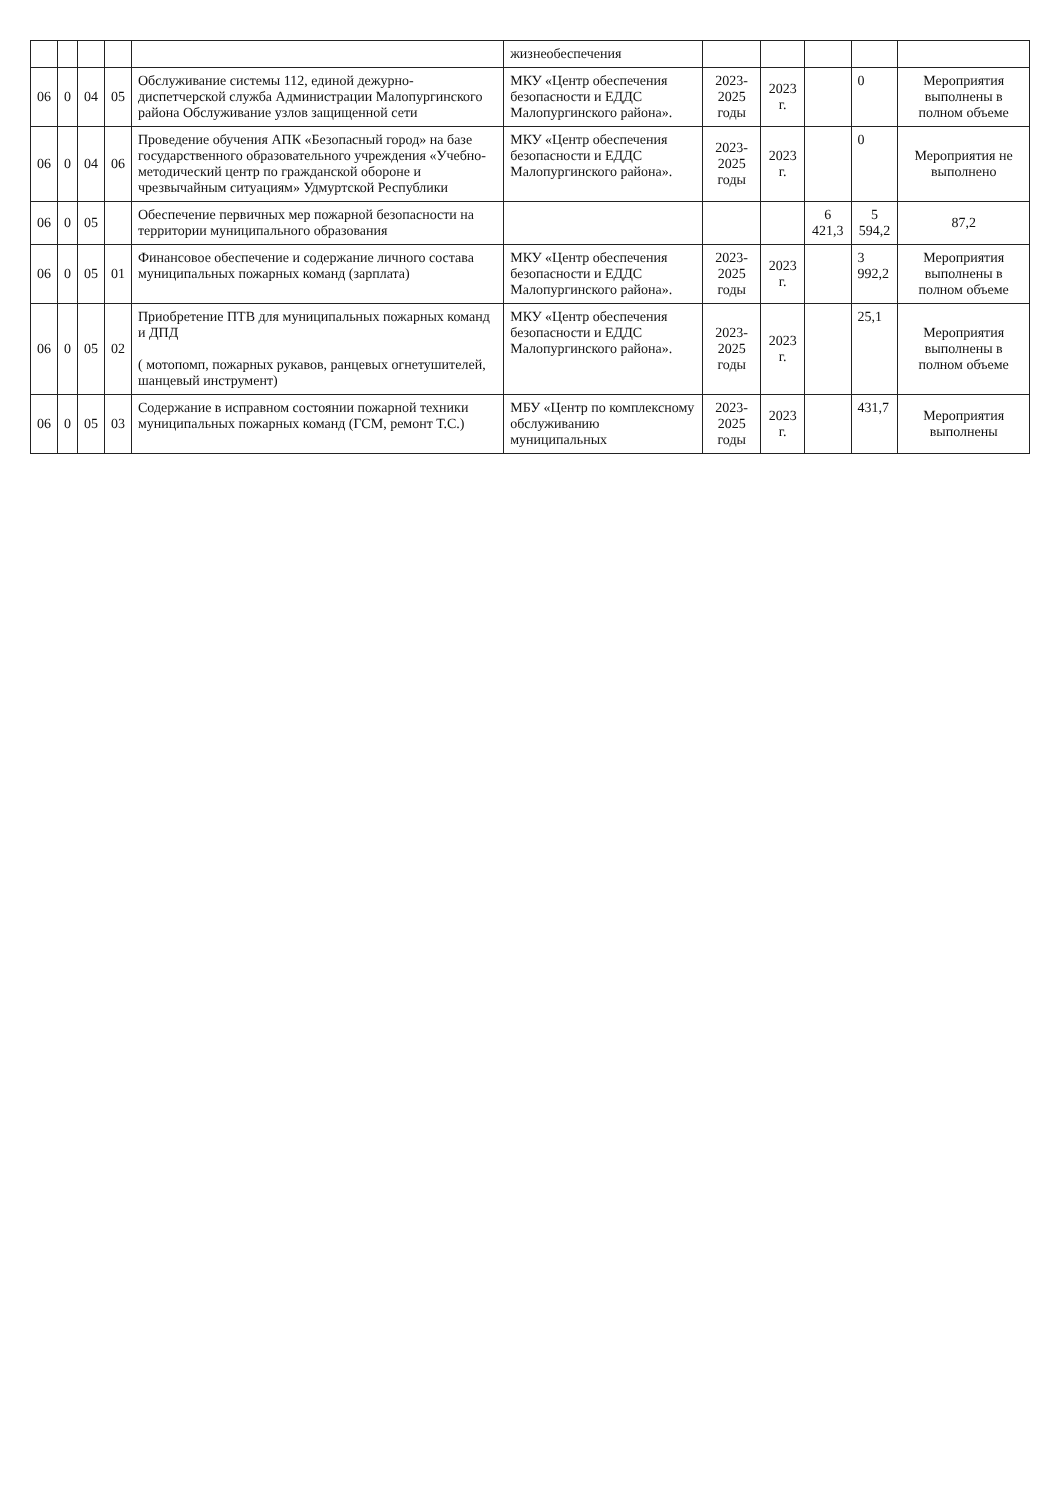| | | | | | жизнеобеспечения | | | | | |
| 06 | 0 | 04 | 05 | Обслуживание системы 112, единой дежурно-диспетчерской служба Администрации Малопургинского района Обслуживание узлов защищенной сети | МКУ «Центр обеспечения безопасности и ЕДДС Малопургинского района». | 2023-2025 годы | 2023 г. | | 0 | Мероприятия выполнены в полном объеме |
| 06 | 0 | 04 | 06 | Проведение обучения АПК «Безопасный город» на базе государственного образовательного учреждения «Учебно-методический центр по гражданской обороне и чрезвычайным ситуациям» Удмуртской Республики | МКУ «Центр обеспечения безопасности и ЕДДС Малопургинского района». | 2023-2025 годы | 2023 г. | | 0 | Мероприятия не выполнено |
| 06 | 0 | 05 | | Обеспечение первичных мер пожарной безопасности на территории муниципального образования | | | | 6 421,3 | 5 594,2 | 87,2 |
| 06 | 0 | 05 | 01 | Финансовое обеспечение и содержание личного состава муниципальных пожарных команд (зарплата) | МКУ «Центр обеспечения безопасности и ЕДДС Малопургинского района». | 2023-2025 годы | 2023 г. | | 3 992,2 | Мероприятия выполнены в полном объеме |
| 06 | 0 | 05 | 02 | Приобретение ПТВ для муниципальных пожарных команд и ДПД ( мотопомп, пожарных рукавов, ранцевых огнетушителей, шанцевый инструмент) | МКУ «Центр обеспечения безопасности и ЕДДС Малопургинского района». | 2023-2025 годы | 2023 г. | | 25,1 | Мероприятия выполнены в полном объеме |
| 06 | 0 | 05 | 03 | Содержание в исправном состоянии пожарной техники муниципальных пожарных команд (ГСМ, ремонт Т.С.) | МБУ «Центр по комплексному обслуживанию муниципальных | 2023-2025 годы | 2023 г. | | 431,7 | Мероприятия выполнены |